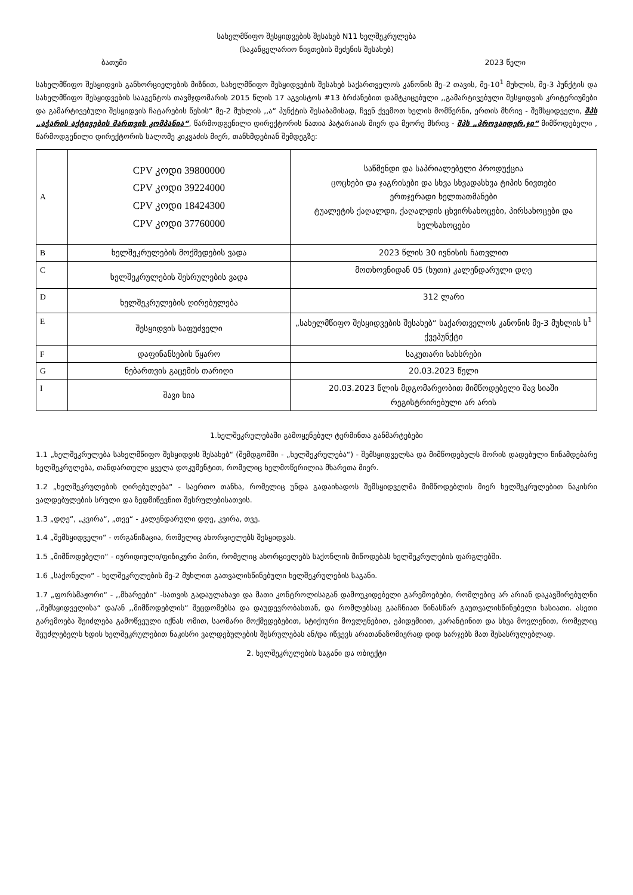სახელმწიფო შესყიდვების შესახებ N11 ხელშეკრულება
(საკანცელარიო ნივთების შეძენის შესახებ)
ბათუმი 2023 წელი
სახელმწიფო შესყიდვის განხორციელების მიზნით, სახელმწიფო შესყიდვების შესახებ საქართველოს კანონის მე–2 თავის, მე-10<sup>1</sup> მუხლის, მე-3 პუნქტის და სახელმწიფო შესყიდვების სააგენტოს თავმჯდომარის 2015 წლის 17 აგვისტოს #13 ბრძანებით დამტკიცებული ,,გამარტივებული შესყიდვის კრიტერიუმები და გამარტივებული შესყიდვის ჩატარების წესის“ მე-2 მუხლის ,,ა“ პუნქტის შესაბამისად, ჩვენ ქვემოთ ხელის მომწერნი, ერთის მხრივ - შემსყიდველი, შპს „აჭარის აქტივების მართვის კომპანია“, წარმოდგენილი დირექტორის ნათია პატარაიას მიერ და მეორე მხრივ - შპს „პროვაიდერ.ჯი“ მიმწოდებელი , წარმოდგენილი დირექტორის სალომე კიკვაძის მიერ, თანხმდებიან შემდეგზე:
| A | CPV კოდი 39800000 CPV კოდი 39224000 CPV კოდი 18424300 CPV კოდი 37760000 | საწმენდი და საპრიალებელი პროდუქცია ცოცხები და ჯაგრისები და სხვა სხვადასხვა ტიპის ნივთები ერთჯერადი ხელთათმანები ტუალეტის ქაღალდი, ქაღალდის ცხვირსახოცები, პირსახოცები და ხელსახოცები |
| B | ხელშეკრულების მოქმედების ვადა | 2023 წლის 30 ივნისის ჩათვლით |
| C | ხელშეკრულების შესრულების ვადა | მოთხოვნიდან 05 (ხუთი) კალენდარული დღე |
| D | ხელშეკრულების ღირებულება | 312 ლარი |
| E | შესყიდვის საფუძველი | „სახელმწიფო შესყიდვების შესახებ“ საქართველოს კანონის მე-3 მუხლის ს<sup>1</sup> ქვეპუნქტი |
| F | დაფინანსების წყარო | საკუთარი სახსრები |
| G | ნებართვის გაცემის თარიღი | 20.03.2023 წელი |
| I | შავი სია | 20.03.2023 წლის მდგომარეობით მიმწოდებელი შავ სიაში რეგისტრირებული არ არის |
1.ხელშეკრულებაში გამოყენებულ ტერმინთა განმარტებები
1.1 „ხელშეკრულება სახელმწიფო შესყიდვის შესახებ“ (შემდგომში - „ხელშეკრულება“) - შემსყიდველსა და მიმწოდებელს შორის დადებული წინამდებარე ხელშეკრულება, თანდართული ყველა დოკუმენტით, რომელიც ხელმოწერილია მხარეთა მიერ.
1.2 „ხელშეკრულების ღირებულება“ - საერთო თანხა, რომელიც უნდა გადაიხადოს შემსყიდველმა მიმწოდებლის მიერ ხელშეკრულებით ნაკისრი ვალდებულების სრული და ზედმიწევნით შესრულებისათვის.
1.3 „დღე“, „კვირა“, „თვე“ - კალენდარული დღე, კვირა, თვე.
1.4 „შემსყიდველი“ - ორგანიზაცია, რომელიც ახორციელებს შესყიდვას.
1.5 „მიმწოდებელი“ - იურიდიული/ფიზიკური პირი, რომელიც ახორციელებს საქონლის მიწოდებას ხელშეკრულების ფარგლებში.
1.6 „საქონელი“ - ხელშეკრულების მე-2 მუხლით გათვალისწინებული ხელშეკრულების საგანი.
1.7 „ფორსმაჟორი“ - ,,მხარეები“ -სათვის გადაულახავი და მათი კონტროლისაგან დამოუკიდებელი გარემოებები, რომლებიც არ არიან დაკავშირებულნი ,,შემსყიდველისა“ და/ან ,,მიმწოდებლის“ შეცდომებსა და დაუდევრობასთან, და რომლებსაც გააჩნიათ წინასწარ გაუთვალისწინებელი ხასიათი. ასეთი გარემოება შეიძლება გამოწვეული იქნას ომით, საომარი მოქმედებებით, სტიქიური მოვლენებით, ეპიდემიით, კარანტინით და სხვა მოვლენით, რომელიც შეუძლებელს ხდის ხელშეკრულებით ნაკისრი ვალდებულების შესრულებას ან/და იწვევს არათანაზომიერად დიდ ხარჯებს მათ შესასრულებლად.
2. ხელშეკრულების საგანი და ობიექტი